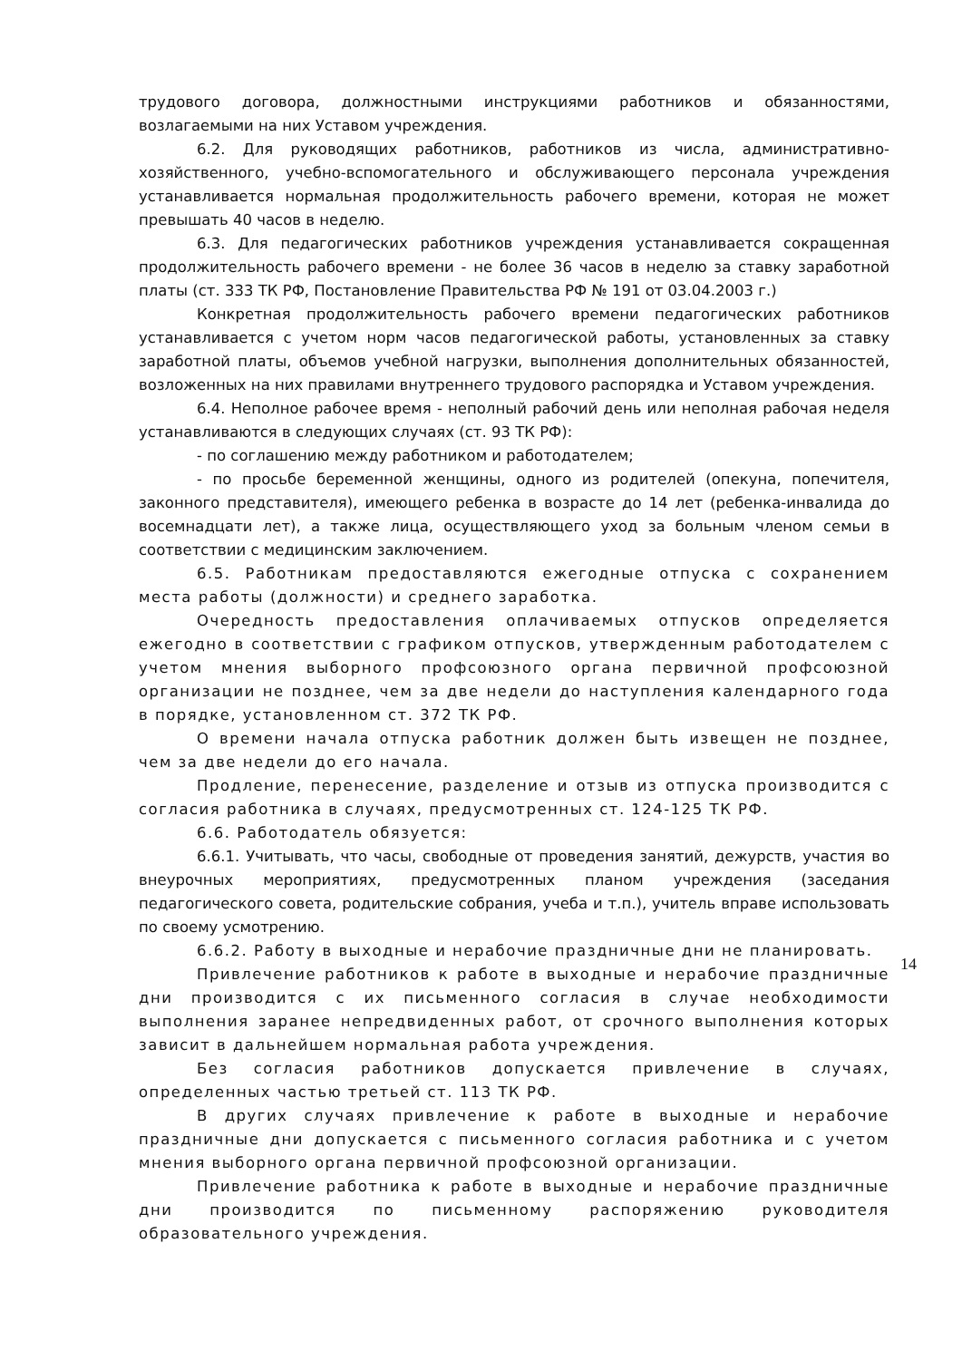трудового договора, должностными инструкциями работников и обязанностями, возлагаемыми на них Уставом учреждения.
6.2. Для руководящих работников, работников из числа, административно-хозяйственного, учебно-вспомогательного и обслуживающего персонала учреждения устанавливается нормальная продолжительность рабочего времени, которая не может превышать 40 часов в неделю.
6.3. Для педагогических работников учреждения устанавливается сокращенная продолжительность рабочего времени - не более 36 часов в неделю за ставку заработной платы (ст. 333 ТК РФ, Постановление Правительства РФ № 191 от 03.04.2003 г.)
Конкретная продолжительность рабочего времени педагогических работников устанавливается с учетом норм часов педагогической работы, установленных за ставку заработной платы, объемов учебной нагрузки, выполнения дополнительных обязанностей, возложенных на них правилами внутреннего трудового распорядка и Уставом учреждения.
6.4. Неполное рабочее время - неполный рабочий день или неполная рабочая неделя устанавливаются в следующих случаях (ст. 93 ТК РФ):
- по соглашению между работником и работодателем;
- по просьбе беременной женщины, одного из родителей (опекуна, попечителя, законного представителя), имеющего ребенка в возрасте до 14 лет (ребенка-инвалида до восемнадцати лет), а также лица, осуществляющего уход за больным членом семьи в соответствии с медицинским заключением.
6.5. Работникам предоставляются ежегодные отпуска с сохранением места работы (должности) и среднего заработка.
Очередность предоставления оплачиваемых отпусков определяется ежегодно в соответствии с графиком отпусков, утвержденным работодателем с учетом мнения выборного профсоюзного органа первичной профсоюзной организации не позднее, чем за две недели до наступления календарного года в порядке, установленном ст. 372 ТК РФ.
О времени начала отпуска работник должен быть извещен не позднее, чем за две недели до его начала.
Продление, перенесение, разделение и отзыв из отпуска производится с согласия работника в случаях, предусмотренных ст. 124-125 ТК РФ.
6.6. Работодатель обязуется:
6.6.1. Учитывать, что часы, свободные от проведения занятий, дежурств, участия во внеурочных мероприятиях, предусмотренных планом учреждения (заседания педагогического совета, родительские собрания, учеба и т.п.), учитель вправе использовать по своему усмотрению.
6.6.2. Работу в выходные и нерабочие праздничные дни не планировать.
Привлечение работников к работе в выходные и нерабочие праздничные дни производится с их письменного согласия в случае необходимости выполнения заранее непредвиденных работ, от срочного выполнения которых зависит в дальнейшем нормальная работа учреждения.
Без согласия работников допускается привлечение в случаях, определенных частью третьей ст. 113 ТК РФ.
В других случаях привлечение к работе в выходные и нерабочие праздничные дни допускается с письменного согласия работника и с учетом мнения выборного органа первичной профсоюзной организации.
Привлечение работника к работе в выходные и нерабочие праздничные дни производится по письменному распоряжению руководителя образовательного учреждения.
14